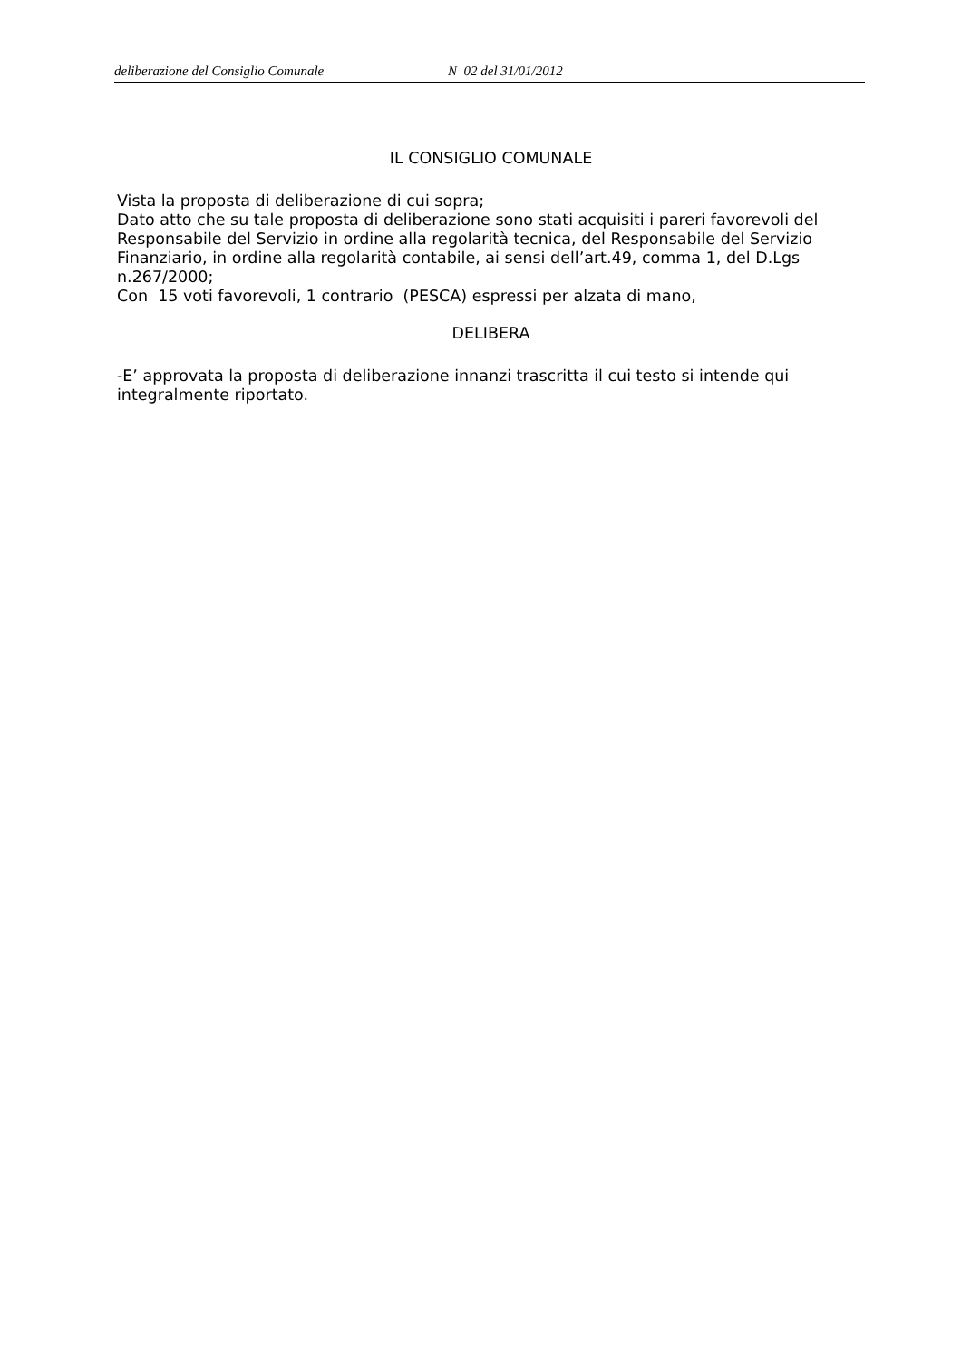deliberazione del Consiglio Comunale N 02 del 31/01/2012
IL CONSIGLIO COMUNALE
Vista la proposta di deliberazione di cui sopra;
Dato atto che su tale proposta di deliberazione sono stati acquisiti i pareri favorevoli del Responsabile del Servizio in ordine alla regolarità tecnica, del Responsabile del Servizio Finanziario, in ordine alla regolarità contabile, ai sensi dell’art.49, comma 1, del D.Lgs n.267/2000;
Con 15 voti favorevoli, 1 contrario (PESCA) espressi per alzata di mano,
DELIBERA
-E’ approvata la proposta di deliberazione innanzi trascritta il cui testo si intende qui integralmente riportato.